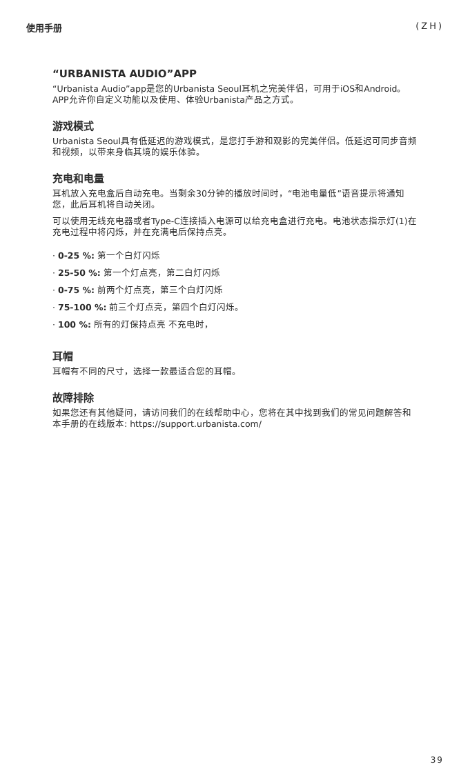使用手册 (ZH)
“URBANISTA AUDIO”APP
“Urbanista Audio”app是您的Urbanista Seoul耳机之完美伴侣，可用于iOS和Android。APP允许你自定义功能以及使用、体验Urbanista产品之方式。
游戏模式
Urbanista Seoul具有低延迟的游戏模式，是您打手游和观影的完美伴侣。低延迟可同步音频和视频，以带来身临其境的娱乐体验。
充电和电量
耳机放入充电盒后自动充电。当剩余30分钟的播放时间时，“电池电量低”语音提示将通知您，此后耳机将自动关闭。
可以使用无线充电器或者Type-C连接插入电源可以给充电盒进行充电。电池状态指示灯(1)在充电过程中将闪烁，并在充满电后保持点亮。
· 0-25 %: 第一个白灯闪烁
· 25-50 %: 第一个灯点亮，第二白灯闪烁
· 0-75 %: 前两个灯点亮，第三个白灯闪烁
· 75-100 %: 前三个灯点亮，第四个白灯闪烁。
· 100 %: 所有的灯保持点亮 不充电时，
耳帽
耳帽有不同的尺寸，选择一款最适合您的耳帽。
故障排除
如果您还有其他疑问，请访问我们的在线帮助中心，您将在其中找到我们的常见问题解答和本手册的在线版本: https://support.urbanista.com/
39